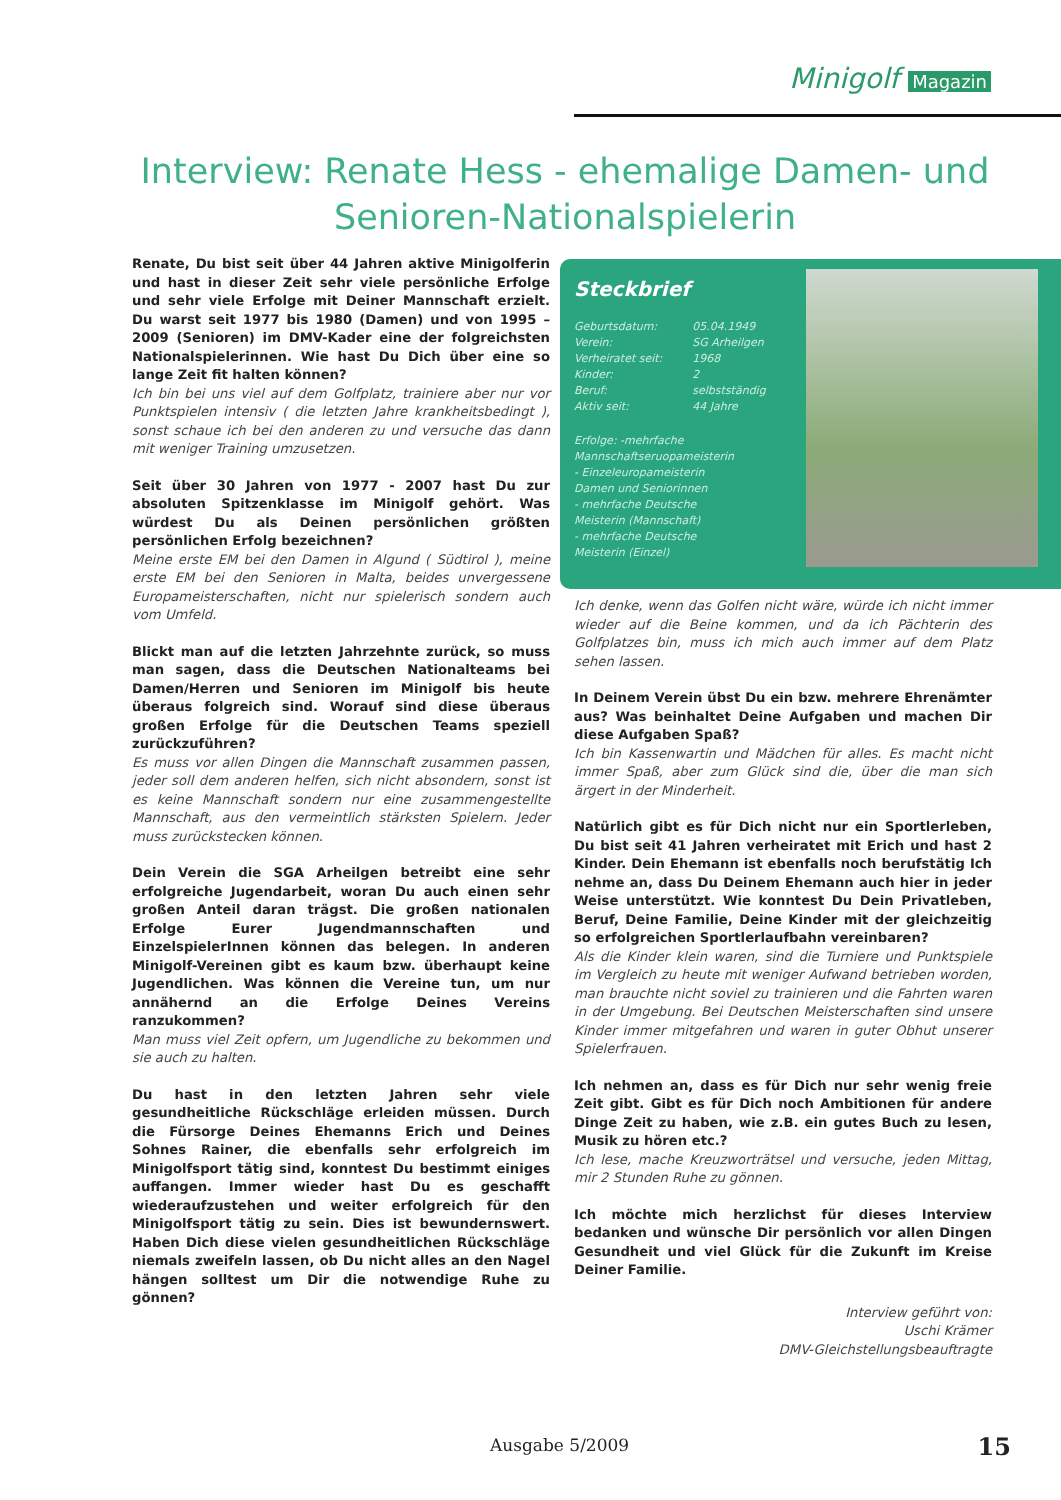Minigolf Magazin
Interview: Renate Hess - ehemalige Damen- und Senioren-Nationalspielerin
Renate, Du bist seit über 44 Jahren aktive Minigolferin und hast in dieser Zeit sehr viele persönliche Erfolge und sehr viele Erfolge mit Deiner Mannschaft erzielt. Du warst seit 1977 bis 1980 (Damen) und von 1995 – 2009 (Senioren) im DMV-Kader eine der folgreichsten Nationalspielerinnen. Wie hast Du Dich über eine so lange Zeit fit halten können?
Ich bin bei uns viel auf dem Golfplatz, trainiere aber nur vor Punktspielen intensiv ( die letzten Jahre krankheitsbedingt ), sonst schaue ich bei den anderen zu und versuche das dann mit weniger Training umzusetzen.
Seit über 30 Jahren von 1977 - 2007 hast Du zur absoluten Spitzenklasse im Minigolf gehört. Was würdest Du als Deinen persönlichen größten persönlichen Erfolg bezeichnen?
Meine erste EM bei den Damen in Algund ( Südtirol ), meine erste EM bei den Senioren in Malta, beides unvergessene Europameisterschaften, nicht nur spielerisch sondern auch vom Umfeld.
Blickt man auf die letzten Jahrzehnte zurück, so muss man sagen, dass die Deutschen Nationalteams bei Damen/Herren und Senioren im Minigolf bis heute überaus folgreich sind. Worauf sind diese überaus großen Erfolge für die Deutschen Teams speziell zurückzuführen?
Es muss vor allen Dingen die Mannschaft zusammen passen, jeder soll dem anderen helfen, sich nicht absondern, sonst ist es keine Mannschaft sondern nur eine zusammengestellte Mannschaft, aus den vermeintlich stärksten Spielern. Jeder muss zurückstecken können.
Dein Verein die SGA Arheilgen betreibt eine sehr erfolgreiche Jugendarbeit, woran Du auch einen sehr großen Anteil daran trägst. Die großen nationalen Erfolge Eurer Jugendmannschaften und EinzelspielerInnen können das belegen. In anderen Minigolf-Vereinen gibt es kaum bzw. überhaupt keine Jugendlichen. Was können die Vereine tun, um nur annähernd an die Erfolge Deines Vereins ranzukommen?
Man muss viel Zeit opfern, um Jugendliche zu bekommen und sie auch zu halten.
Du hast in den letzten Jahren sehr viele gesundheitliche Rückschläge erleiden müssen. Durch die Fürsorge Deines Ehemanns Erich und Deines Sohnes Rainer, die ebenfalls sehr erfolgreich im Minigolfsport tätig sind, konntest Du bestimmt einiges auffangen. Immer wieder hast Du es geschafft wiederaufzustehen und weiter erfolgreich für den Minigolfsport tätig zu sein. Dies ist bewundernswert. Haben Dich diese vielen gesundheitlichen Rückschläge niemals zweifeln lassen, ob Du nicht alles an den Nagel hängen solltest um Dir die notwendige Ruhe zu gönnen?
Steckbrief
| Geburtsdatum: | 05.04.1949 |
| Verein: | SG Arheilgen |
| Verheiratet seit: | 1968 |
| Kinder: | 2 |
| Beruf: | selbstständig |
| Aktiv seit: | 44 Jahre |
Erfolge: -mehrfache
Mannschaftseruopameisterin
- Einzeleuropameisterin
Damen und Seniorinnen
- mehrfache Deutsche
Meisterin (Mannschaft)
- mehrfache Deutsche
Meisterin (Einzel)
Ich denke, wenn das Golfen nicht wäre, würde ich nicht immer wieder auf die Beine kommen, und da ich Pächterin des Golfplatzes bin, muss ich mich auch immer auf dem Platz sehen lassen.
In Deinem Verein übst Du ein bzw. mehrere Ehrenämter aus? Was beinhaltet Deine Aufgaben und machen Dir diese Aufgaben Spaß?
Ich bin Kassenwartin und Mädchen für alles. Es macht nicht immer Spaß, aber zum Glück sind die, über die man sich ärgert in der Minderheit.
Natürlich gibt es für Dich nicht nur ein Sportlerleben, Du bist seit 41 Jahren verheiratet mit Erich und hast 2 Kinder. Dein Ehemann ist ebenfalls noch berufstätig Ich nehme an, dass Du Deinem Ehemann auch hier in jeder Weise unterstützt. Wie konntest Du Dein Privatleben, Beruf, Deine Familie, Deine Kinder mit der gleichzeitig so erfolgreichen Sportlerlaufbahn vereinbaren?
Als die Kinder klein waren, sind die Turniere und Punktspiele im Vergleich zu heute mit weniger Aufwand betrieben worden, man brauchte nicht soviel zu trainieren und die Fahrten waren in der Umgebung. Bei Deutschen Meisterschaften sind unsere Kinder immer mitgefahren und waren in guter Obhut unserer Spielerfrauen.
Ich nehmen an, dass es für Dich nur sehr wenig freie Zeit gibt. Gibt es für Dich noch Ambitionen für andere Dinge Zeit zu haben, wie z.B. ein gutes Buch zu lesen, Musik zu hören etc.?
Ich lese, mache Kreuzworträtsel und versuche, jeden Mittag, mir 2 Stunden Ruhe zu gönnen.
Ich möchte mich herzlichst für dieses Interview bedanken und wünsche Dir persönlich vor allen Dingen Gesundheit und viel Glück für die Zukunft im Kreise Deiner Familie.
Interview geführt von:
Uschi Krämer
DMV-Gleichstellungsbeauftragte
Ausgabe 5/2009 15